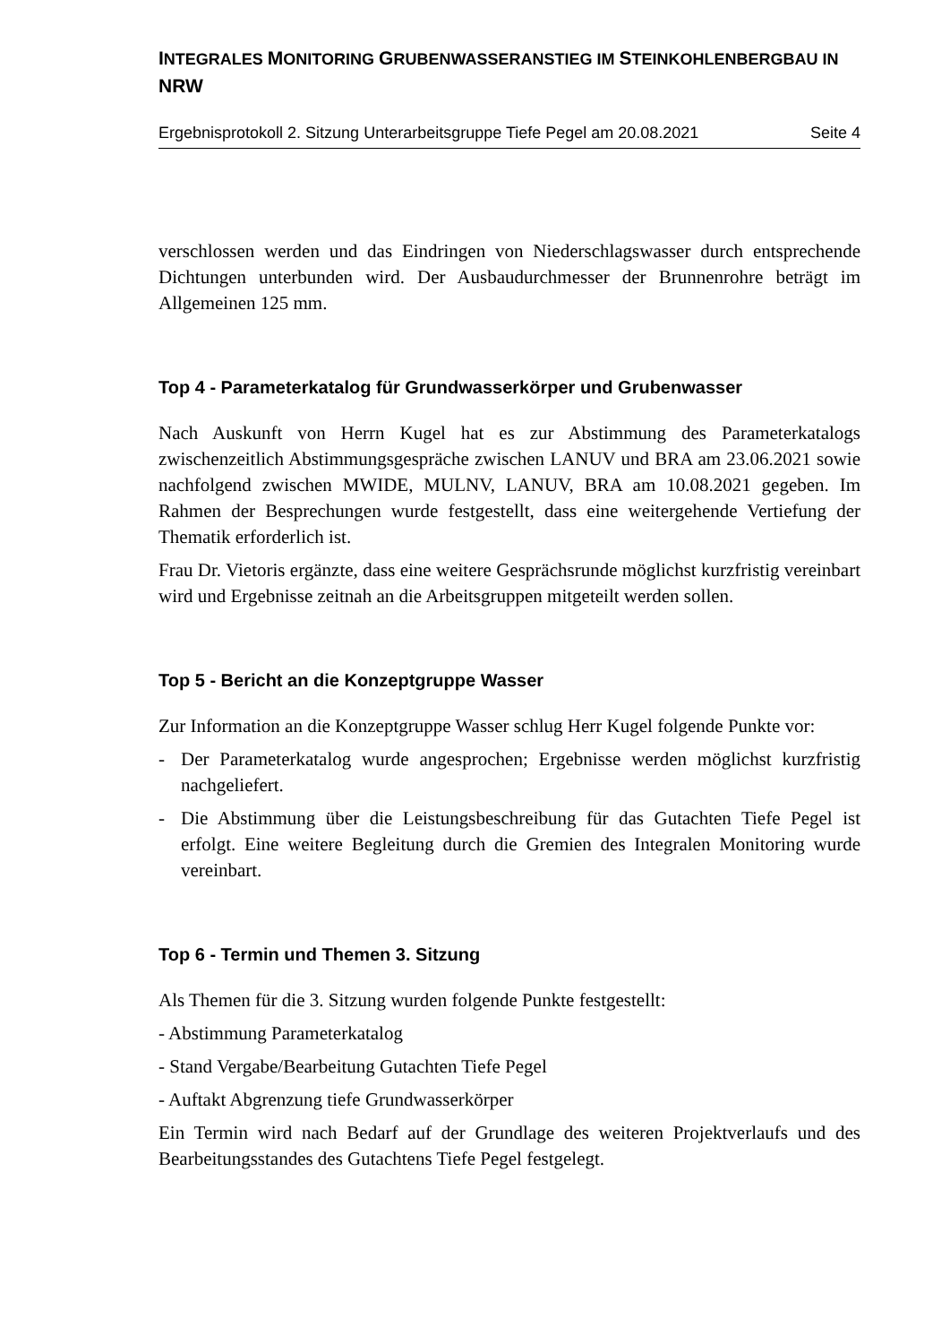INTEGRALES MONITORING GRUBENWASSERANSTIEG IM STEINKOHLENBERGBAU IN NRW
Ergebnisprotokoll 2. Sitzung Unterarbeitsgruppe Tiefe Pegel am 20.08.2021 Seite 4
verschlossen werden und das Eindringen von Niederschlagswasser durch entsprechende Dichtungen unterbunden wird. Der Ausbaudurchmesser der Brunnenrohre beträgt im Allgemeinen 125 mm.
Top 4 - Parameterkatalog für Grundwasserkörper und Grubenwasser
Nach Auskunft von Herrn Kugel hat es zur Abstimmung des Parameterkatalogs zwischenzeitlich Abstimmungsgespräche zwischen LANUV und BRA am 23.06.2021 sowie nachfolgend zwischen MWIDE, MULNV, LANUV, BRA am 10.08.2021 gegeben. Im Rahmen der Besprechungen wurde festgestellt, dass eine weitergehende Vertiefung der Thematik erforderlich ist.
Frau Dr. Vietoris ergänzte, dass eine weitere Gesprächsrunde möglichst kurzfristig vereinbart wird und Ergebnisse zeitnah an die Arbeitsgruppen mitgeteilt werden sollen.
Top 5 - Bericht an die Konzeptgruppe Wasser
Zur Information an die Konzeptgruppe Wasser schlug Herr Kugel folgende Punkte vor:
- Der Parameterkatalog wurde angesprochen; Ergebnisse werden möglichst kurzfristig nachgeliefert.
- Die Abstimmung über die Leistungsbeschreibung für das Gutachten Tiefe Pegel ist erfolgt. Eine weitere Begleitung durch die Gremien des Integralen Monitoring wurde vereinbart.
Top 6 - Termin und Themen 3. Sitzung
Als Themen für die 3. Sitzung wurden folgende Punkte festgestellt:
- Abstimmung Parameterkatalog
- Stand Vergabe/Bearbeitung Gutachten Tiefe Pegel
- Auftakt Abgrenzung tiefe Grundwasserkörper
Ein Termin wird nach Bedarf auf der Grundlage des weiteren Projektverlaufs und des Bearbeitungsstandes des Gutachtens Tiefe Pegel festgelegt.